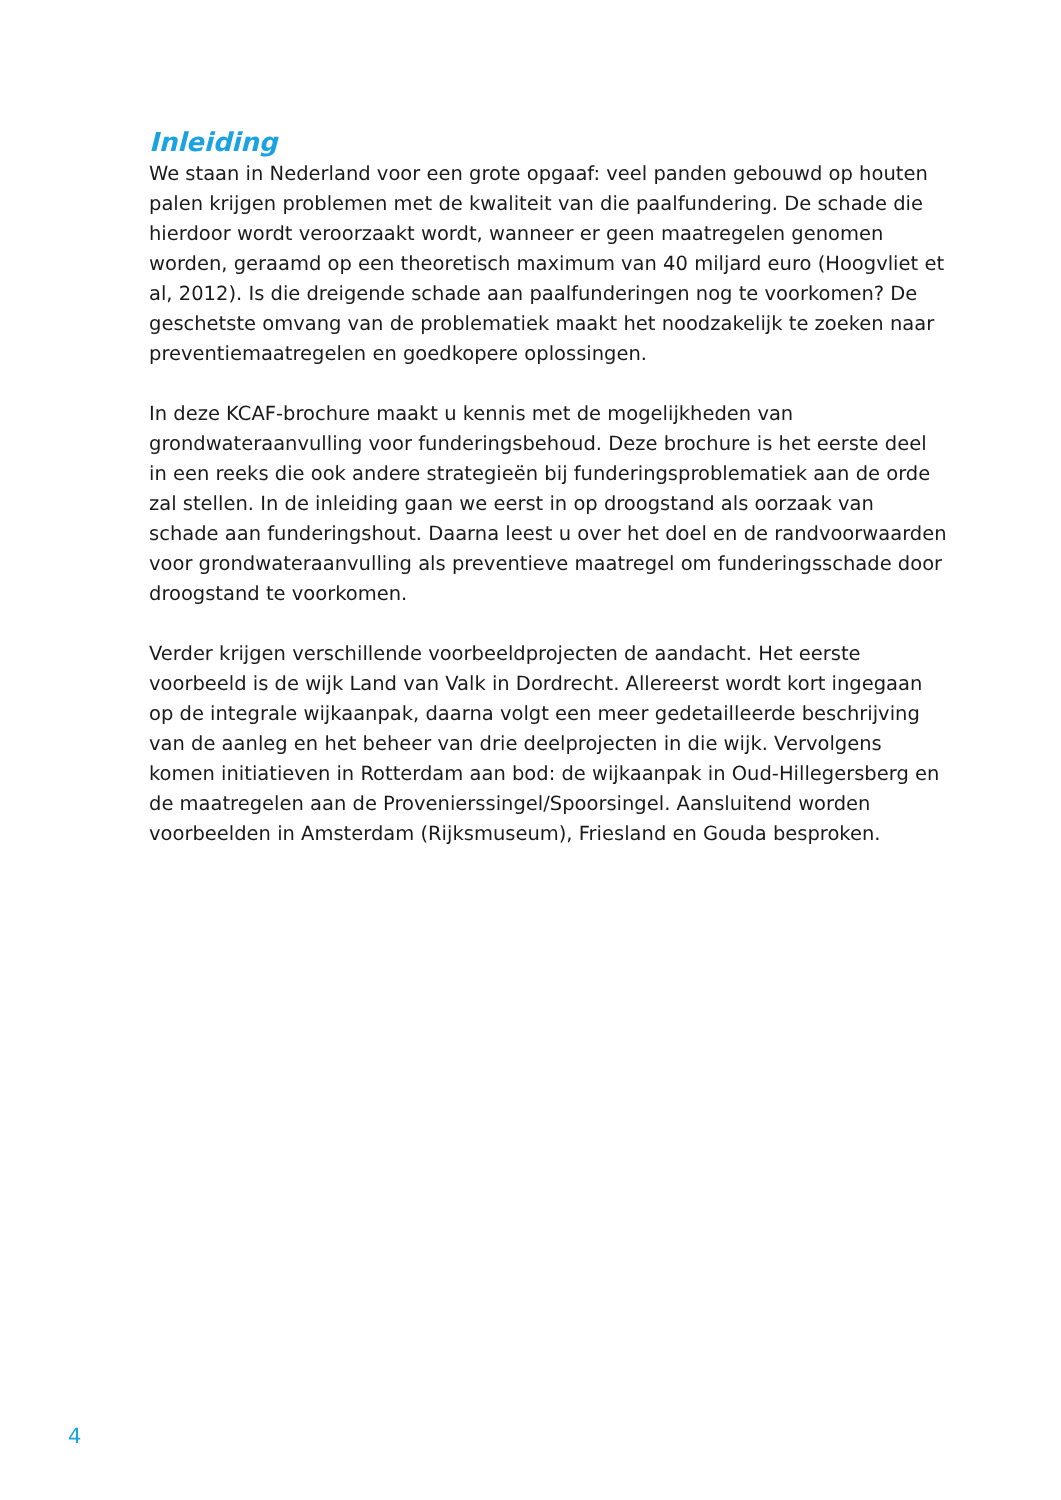Inleiding
We staan in Nederland voor een grote opgaaf: veel panden gebouwd op houten palen krijgen problemen met de kwaliteit van die paalfundering. De schade die hierdoor wordt veroorzaakt wordt, wanneer er geen maatregelen genomen worden, geraamd op een theoretisch maximum van 40 miljard euro (Hoogvliet et al, 2012). Is die dreigende schade aan paalfunderingen nog te voorkomen? De geschetste omvang van de problematiek maakt het noodzakelijk te zoeken naar preventiemaatregelen en goedkopere oplossingen.
In deze KCAF-brochure maakt u kennis met de mogelijkheden van grondwateraanvulling voor funderingsbehoud. Deze brochure is het eerste deel in een reeks die ook andere strategieën bij funderingsproblematiek aan de orde zal stellen. In de inleiding gaan we eerst in op droogstand als oorzaak van schade aan funderingshout. Daarna leest u over het doel en de randvoorwaarden voor grondwateraanvulling als preventieve maatregel om funderingsschade door droogstand te voorkomen.
Verder krijgen verschillende voorbeeldprojecten de aandacht. Het eerste voorbeeld is de wijk Land van Valk in Dordrecht. Allereerst wordt kort ingegaan op de integrale wijkaanpak, daarna volgt een meer gedetailleerde beschrijving van de aanleg en het beheer van drie deelprojecten in die wijk. Vervolgens komen initiatieven in Rotterdam aan bod: de wijkaanpak in Oud-Hillegersberg en de maatregelen aan de Provenierssingel/Spoorsingel. Aansluitend worden voorbeelden in Amsterdam (Rijksmuseum), Friesland en Gouda besproken.
4